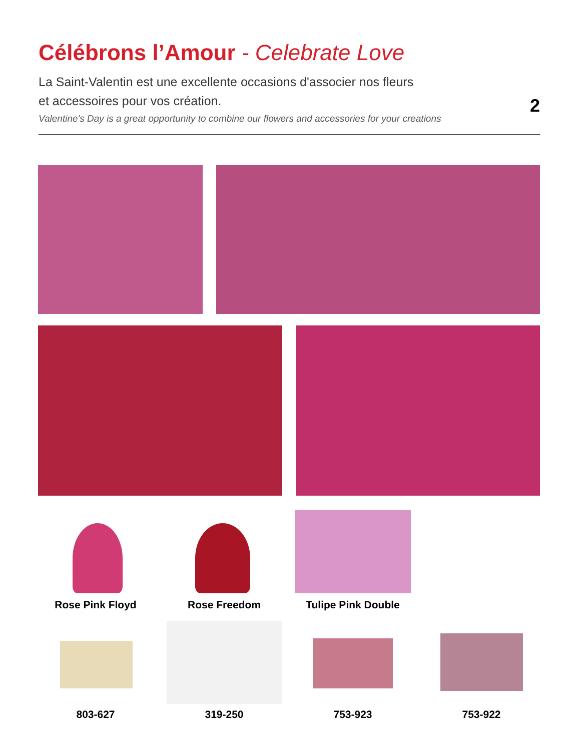Célébrons l’Amour - Celebrate Love
La Saint-Valentin est une excellente occasions d'associer nos fleurs
et accessoires pour vos création.
Valentine's Day is a great opportunity to combine our flowers and accessories for your creations
2
Rose Pink Floyd Rose Freedom Tulipe Pink Double
803-627 319-250 753-923 753-922